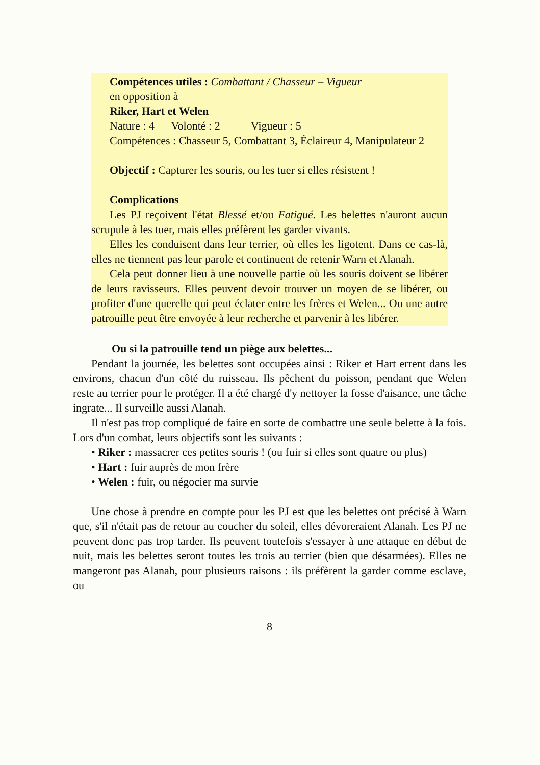Compétences utiles : Combattant / Chasseur – Vigueur
en opposition à
Riker, Hart et Welen
Nature : 4 Volonté : 2 Vigueur : 5
Compétences : Chasseur 5, Combattant 3, Éclaireur 4, Manipulateur 2
Objectif : Capturer les souris, ou les tuer si elles résistent !
Complications
Les PJ reçoivent l'état Blessé et/ou Fatigué. Les belettes n'auront aucun scrupule à les tuer, mais elles préfèrent les garder vivants.
Elles les conduisent dans leur terrier, où elles les ligotent. Dans ce cas-là, elles ne tiennent pas leur parole et continuent de retenir Warn et Alanah.
Cela peut donner lieu à une nouvelle partie où les souris doivent se libérer de leurs ravisseurs. Elles peuvent devoir trouver un moyen de se libérer, ou profiter d'une querelle qui peut éclater entre les frères et Welen... Ou une autre patrouille peut être envoyée à leur recherche et parvenir à les libérer.
Ou si la patrouille tend un piège aux belettes...
Pendant la journée, les belettes sont occupées ainsi : Riker et Hart errent dans les environs, chacun d'un côté du ruisseau. Ils pêchent du poisson, pendant que Welen reste au terrier pour le protéger. Il a été chargé d'y nettoyer la fosse d'aisance, une tâche ingrate... Il surveille aussi Alanah.
Il n'est pas trop compliqué de faire en sorte de combattre une seule belette à la fois. Lors d'un combat, leurs objectifs sont les suivants :
• Riker : massacrer ces petites souris ! (ou fuir si elles sont quatre ou plus)
• Hart : fuir auprès de mon frère
• Welen : fuir, ou négocier ma survie
Une chose à prendre en compte pour les PJ est que les belettes ont précisé à Warn que, s'il n'était pas de retour au coucher du soleil, elles dévoreraient Alanah. Les PJ ne peuvent donc pas trop tarder. Ils peuvent toutefois s'essayer à une attaque en début de nuit, mais les belettes seront toutes les trois au terrier (bien que désarmées). Elles ne mangeront pas Alanah, pour plusieurs raisons : ils préfèrent la garder comme esclave, ou
8